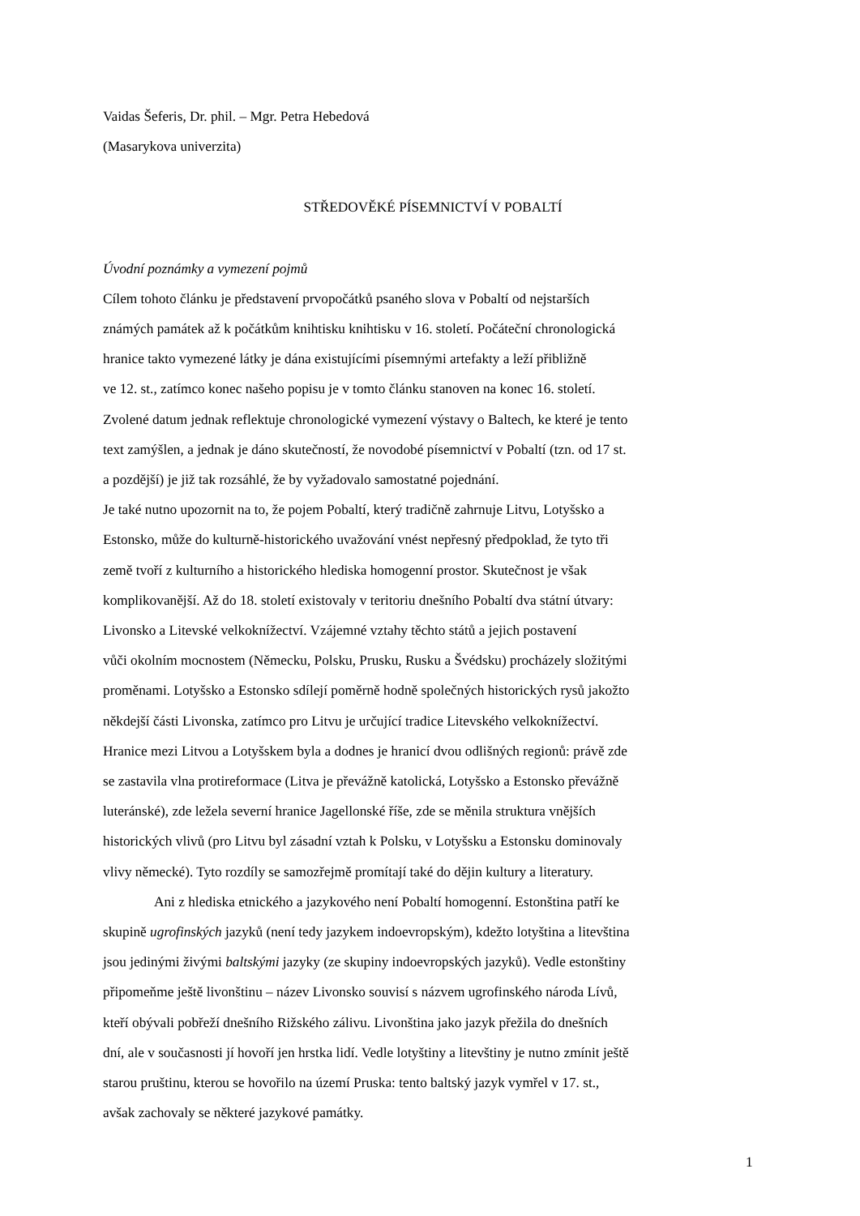Vaidas Šeferis, Dr. phil. – Mgr. Petra Hebedová
(Masarykova univerzita)
STŘEDOVĚKÉ PÍSEMNICTVÍ V POBALTÍ
Úvodní poznámky a vymezení pojmů
Cílem tohoto článku je představení prvopočátků psaného slova v Pobaltí od nejstarších
známých památek až k počátkům knihtisku knihtisku v 16. století. Počáteční chronologická
hranice takto vymezené látky je dána existujícími písemnými artefakty a leží přibližně
ve 12. st., zatímco konec našeho popisu je v tomto článku stanoven na konec 16. století.
Zvolené datum jednak reflektuje chronologické vymezení výstavy o Baltech, ke které je tento
text zamýšlen, a jednak je dáno skutečností, že novodobé písemnictví v Pobaltí (tzn. od 17 st.
a pozdější) je již tak rozsáhlé, že by vyžadovalo samostatné pojednání.
Je také nutno upozornit na to, že pojem Pobaltí, který tradičně zahrnuje Litvu, Lotyšsko a
Estonsko, může do kulturně-historického uvažování vnést nepřesný předpoklad, že tyto tři
země tvoří z kulturního a historického hlediska homogenní prostor. Skutečnost je však
komplikovanější. Až do 18. století existovaly v teritoriu dnešního Pobaltí dva státní útvary:
Livonsko a Litevské velkoknížectví. Vzájemné vztahy těchto států a jejich postavení
vůči okolním mocnostem (Německu, Polsku, Prusku, Rusku a Švédsku) procházely složitými
proměnami. Lotyšsko a Estonsko sdílejí poměrně hodně společných historických rysů jakožto
někdejší části Livonska, zatímco pro Litvu je určující tradice Litevského velkoknížectví.
Hranice mezi Litvou a Lotyšskem byla a dodnes je hranicí dvou odlišných regionů: právě zde
se zastavila vlna protireformace (Litva je převážně katolická, Lotyšsko a Estonsko převážně
luteránské), zde ležela severní hranice Jagellonské říše, zde se měnila struktura vnějších
historických vlivů (pro Litvu byl zásadní vztah k Polsku, v Lotyšsku a Estonsku dominovaly
vlivy německé). Tyto rozdíly se samozřejmě promítají také do dějin kultury a literatury.
Ani z hlediska etnického a jazykového není Pobaltí homogenní. Estonština patří ke
skupině ugrofinských jazyků (není tedy jazykem indoevropským), kdežto lotyština a litevština
jsou jedinými živými baltskými jazyky (ze skupiny indoevropských jazyků). Vedle estonštiny
připomeňme ještě livonštinu – název Livonsko souvisí s názvem ugrofinského národa Lívů,
kteří obývali pobřeží dnešního Rižského zálivu. Livonština jako jazyk přežila do dnešních
dní, ale v současnosti jí hovoří jen hrstka lidí. Vedle lotyštiny a litevštiny je nutno zmínit ještě
starou pruštinu, kterou se hovořilo na území Pruska: tento baltský jazyk vymřel v 17. st.,
avšak zachovaly se některé jazykové památky.
1